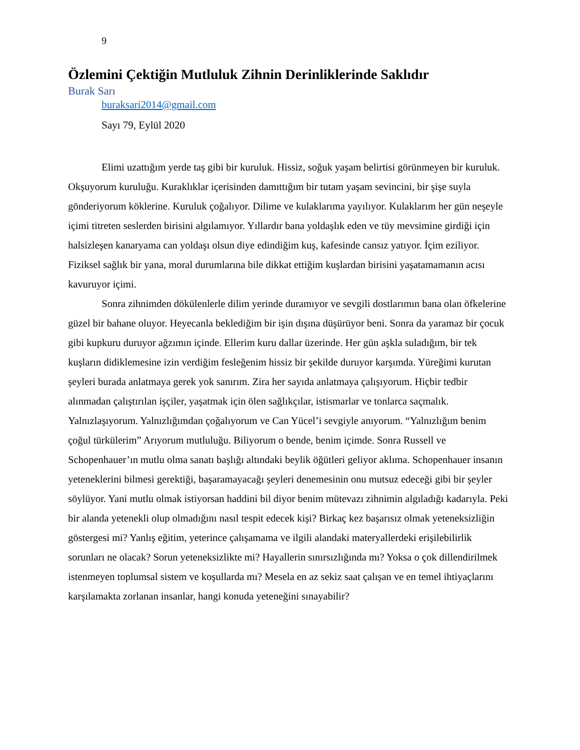9
Özlemini Çektiğin Mutluluk Zihnin Derinliklerinde Saklıdır
Burak Sarı
buraksari2014@gmail.com
Sayı 79, Eylül 2020
Elimi uzattığım yerde taş gibi bir kuruluk. Hissiz, soğuk yaşam belirtisi görünmeyen bir kuruluk. Okşuyorum kuruluğu. Kuraklıklar içerisinden damıttığım bir tutam yaşam sevincini, bir şişe suyla gönderiyorum köklerine. Kuruluk çoğalıyor. Dilime ve kulaklarıma yayılıyor. Kulaklarım her gün neşeyle içimi titreten seslerden birisini algılamıyor. Yıllardır bana yoldaşlık eden ve tüy mevsimine girdiği için halsizleşen kanaryama can yoldaşı olsun diye edindiğim kuş, kafesinde cansız yatıyor. İçim eziliyor. Fiziksel sağlık bir yana, moral durumlarına bile dikkat ettiğim kuşlardan birisini yaşatamamanın acısı kavuruyor içimi.
Sonra zihnimden dökülenlerle dilim yerinde duramıyor ve sevgili dostlarımın bana olan öfkelerine güzel bir bahane oluyor. Heyecanla beklediğim bir işin dışına düşürüyor beni. Sonra da yaramaz bir çocuk gibi kupkuru duruyor ağzımın içinde. Ellerim kuru dallar üzerinde. Her gün aşkla suladığım, bir tek kuşların didiklemesine izin verdiğim fesleğenim hissiz bir şekilde duruyor karşımda. Yüreğimi kurutan şeyleri burada anlatmaya gerek yok sanırım. Zira her sayıda anlatmaya çalışıyorum. Hiçbir tedbir alınmadan çalıştırılan işçiler, yaşatmak için ölen sağlıkçılar, istismarlar ve tonlarca saçmalık. Yalnızlaşıyorum. Yalnızlığımdan çoğalıyorum ve Can Yücel’i sevgiyle anıyorum. “Yalnızlığım benim çoğul türkülerim” Arıyorum mutluluğu. Biliyorum o bende, benim içimde. Sonra Russell ve Schopenhauer’ın mutlu olma sanatı başlığı altındaki beylik öğütleri geliyor aklıma. Schopenhauer insanın yeteneklerini bilmesi gerektiği, başaramayacağı şeyleri denemesinin onu mutsuz edeceği gibi bir şeyler söylüyor. Yani mutlu olmak istiyorsan haddini bil diyor benim mütevazı zihnimin algıladığı kadarıyla. Peki bir alanda yetenekli olup olmadığını nasıl tespit edecek kişi? Birkaç kez başarısız olmak yeteneksizliğin göstergesi mi? Yanlış eğitim, yeterince çalışamama ve ilgili alandaki materyallerdeki erişilebilirlik sorunları ne olacak? Sorun yeteneksizlikte mi? Hayallerin sınırsızlığında mı? Yoksa o çok dillendirilmek istenmeyen toplumsal sistem ve koşullarda mı? Mesela en az sekiz saat çalışan ve en temel ihtiyaçlarını karşılamakta zorlanan insanlar, hangi konuda yeteneğini sınayabilir?